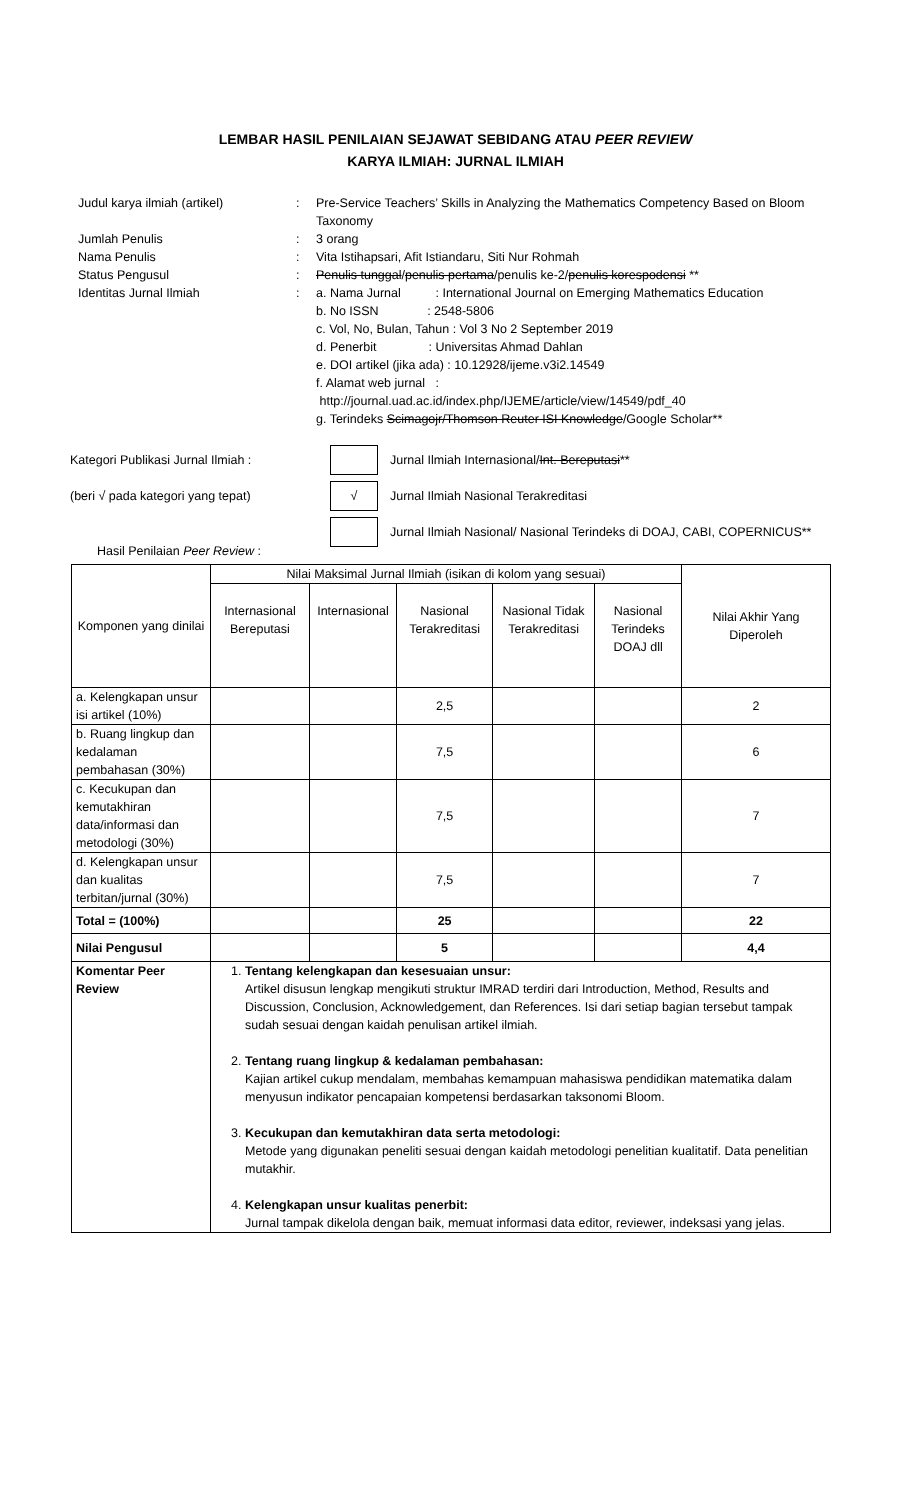LEMBAR HASIL PENILAIAN SEJAWAT SEBIDANG ATAU PEER REVIEW
KARYA ILMIAH: JURNAL ILMIAH
| Judul karya ilmiah (artikel) | : | Pre-Service Teachers’ Skills in Analyzing the Mathematics Competency Based on Bloom Taxonomy |
| Jumlah Penulis | : | 3 orang |
| Nama Penulis | : | Vita Istihapsari, Afit Istiandaru, Siti Nur Rohmah |
| Status Pengusul | : | Penulis tunggal / penulis pertama /penulis ke-2/ penulis korespodensi ** |
| Identitas Jurnal Ilmiah | : | a. Nama Jurnal : International Journal on Emerging Mathematics Education b. No ISSN : 2548-5806 c. Vol, No, Bulan, Tahun : Vol 3 No 2 September 2019 d. Penerbit : Universitas Ahmad Dahlan e. DOI artikel (jika ada) : 10.12928/ijeme.v3i2.14549 f. Alamat web jurnal : http://journal.uad.ac.id/index.php/IJEME/article/view/14549/pdf_40 g. Terindeks Scimagojr/Thomson Reuter ISI Knowledge /Google Scholar** |
Kategori Publikasi Jurnal Ilmiah :
Jurnal Ilmiah Internasional/Int. Bereputasi**
(beri √ pada kategori yang tepat)
√
Jurnal Ilmiah Nasional Terakreditasi
Jurnal Ilmiah Nasional/ Nasional Terindeks di DOAJ, CABI, COPERNICUS**
Hasil Penilaian Peer Review :
| Komponen yang dinilai | Nilai Maksimal Jurnal Ilmiah (isikan di kolom yang sesuai) | | | | | Nilai Akhir Yang Diperoleh |
| --- | --- | --- | --- | --- | --- | --- |
| | Internasional Bereputasi | Internasional | Nasional Terakreditasi | Nasional Tidak Terakreditasi | Nasional Terindeks DOAJ dll | |
| a. Kelengkapan unsur isi artikel (10%) | | | 2,5 | | | 2 |
| b. Ruang lingkup dan kedalaman pembahasan (30%) | | | 7,5 | | | 6 |
| c. Kecukupan dan kemutakhiran data/informasi dan metodologi (30%) | | | 7,5 | | | 7 |
| d. Kelengkapan unsur dan kualitas terbitan/jurnal (30%) | | | 7,5 | | | 7 |
| Total = (100%) | | | 25 | | | 22 |
| Nilai Pengusul | | | 5 | | | 4,4 |
| Komentar Peer Review | 1. Tentang kelengkapan dan kesesuaian unsur: Artikel disusun lengkap mengikuti struktur IMRAD terdiri dari Introduction, Method, Results and Discussion, Conclusion, Acknowledgement, dan References. Isi dari setiap bagian tersebut tampak sudah sesuai dengan kaidah penulisan artikel ilmiah. 2. Tentang ruang lingkup & kedalaman pembahasan: Kajian artikel cukup mendalam, membahas kemampuan mahasiswa pendidikan matematika dalam menyusun indikator pencapaian kompetensi berdasarkan taksonomi Bloom. 3. Kecukupan dan kemutakhiran data serta metodologi: Metode yang digunakan peneliti sesuai dengan kaidah metodologi penelitian kualitatif. Data penelitian mutakhir. 4. Kelengkapan unsur kualitas penerbit: Jurnal tampak dikelola dengan baik, memuat informasi data editor, reviewer, indeksasi yang jelas. | | | | | |